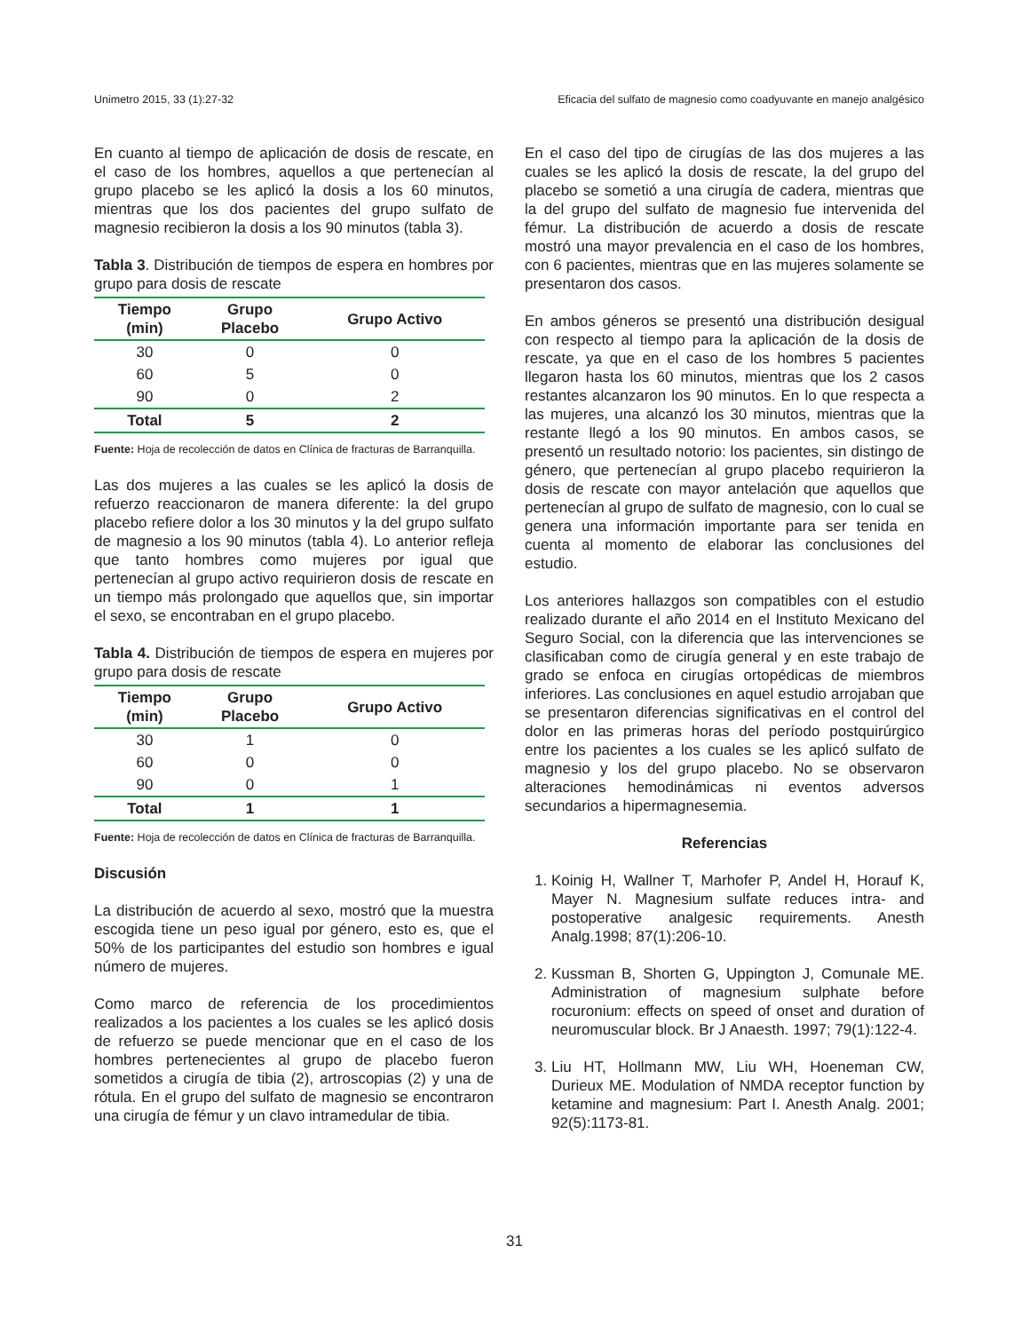Unimetro 2015, 33 (1):27-32 Eficacia del sulfato de magnesio como coadyuvante en manejo analgésico
En cuanto al tiempo de aplicación de dosis de rescate, en el caso de los hombres, aquellos a que pertenecían al grupo placebo se les aplicó la dosis a los 60 minutos, mientras que los dos pacientes del grupo sulfato de magnesio recibieron la dosis a los 90 minutos (tabla 3).
Tabla 3. Distribución de tiempos de espera en hombres por grupo para dosis de rescate
| Tiempo (min) | Grupo Placebo | Grupo Activo |
| --- | --- | --- |
| 30 | 0 | 0 |
| 60 | 5 | 0 |
| 90 | 0 | 2 |
| Total | 5 | 2 |
Fuente: Hoja de recolección de datos en Clínica de fracturas de Barranquilla.
Las dos mujeres a las cuales se les aplicó la dosis de refuerzo reaccionaron de manera diferente: la del grupo placebo refiere dolor a los 30 minutos y la del grupo sulfato de magnesio a los 90 minutos (tabla 4). Lo anterior refleja que tanto hombres como mujeres por igual que pertenecían al grupo activo requirieron dosis de rescate en un tiempo más prolongado que aquellos que, sin importar el sexo, se encontraban en el grupo placebo.
Tabla 4. Distribución de tiempos de espera en mujeres por grupo para dosis de rescate
| Tiempo (min) | Grupo Placebo | Grupo Activo |
| --- | --- | --- |
| 30 | 1 | 0 |
| 60 | 0 | 0 |
| 90 | 0 | 1 |
| Total | 1 | 1 |
Fuente: Hoja de recolección de datos en Clínica de fracturas de Barranquilla.
Discusión
La distribución de acuerdo al sexo, mostró que la muestra escogida tiene un peso igual por género, esto es, que el 50% de los participantes del estudio son hombres e igual número de mujeres.
Como marco de referencia de los procedimientos realizados a los pacientes a los cuales se les aplicó dosis de refuerzo se puede mencionar que en el caso de los hombres pertenecientes al grupo de placebo fueron sometidos a cirugía de tibia (2), artroscopias (2) y una de rótula. En el grupo del sulfato de magnesio se encontraron una cirugía de fémur y un clavo intramedular de tibia.
En el caso del tipo de cirugías de las dos mujeres a las cuales se les aplicó la dosis de rescate, la del grupo del placebo se sometió a una cirugía de cadera, mientras que la del grupo del sulfato de magnesio fue intervenida del fémur. La distribución de acuerdo a dosis de rescate mostró una mayor prevalencia en el caso de los hombres, con 6 pacientes, mientras que en las mujeres solamente se presentaron dos casos.
En ambos géneros se presentó una distribución desigual con respecto al tiempo para la aplicación de la dosis de rescate, ya que en el caso de los hombres 5 pacientes llegaron hasta los 60 minutos, mientras que los 2 casos restantes alcanzaron los 90 minutos. En lo que respecta a las mujeres, una alcanzó los 30 minutos, mientras que la restante llegó a los 90 minutos. En ambos casos, se presentó un resultado notorio: los pacientes, sin distingo de género, que pertenecían al grupo placebo requirieron la dosis de rescate con mayor antelación que aquellos que pertenecían al grupo de sulfato de magnesio, con lo cual se genera una información importante para ser tenida en cuenta al momento de elaborar las conclusiones del estudio.
Los anteriores hallazgos son compatibles con el estudio realizado durante el año 2014 en el Instituto Mexicano del Seguro Social, con la diferencia que las intervenciones se clasificaban como de cirugía general y en este trabajo de grado se enfoca en cirugías ortopédicas de miembros inferiores. Las conclusiones en aquel estudio arrojaban que se presentaron diferencias significativas en el control del dolor en las primeras horas del período postquirúrgico entre los pacientes a los cuales se les aplicó sulfato de magnesio y los del grupo placebo. No se observaron alteraciones hemodinámicas ni eventos adversos secundarios a hipermagnesemia.
Referencias
1. Koinig H, Wallner T, Marhofer P, Andel H, Horauf K, Mayer N. Magnesium sulfate reduces intra- and postoperative analgesic requirements. Anesth Analg.1998; 87(1):206-10.
2. Kussman B, Shorten G, Uppington J, Comunale ME. Administration of magnesium sulphate before rocuronium: effects on speed of onset and duration of neuromuscular block. Br J Anaesth. 1997; 79(1):122-4.
3. Liu HT, Hollmann MW, Liu WH, Hoeneman CW, Durieux ME. Modulation of NMDA receptor function by ketamine and magnesium: Part I. Anesth Analg. 2001; 92(5):1173-81.
31